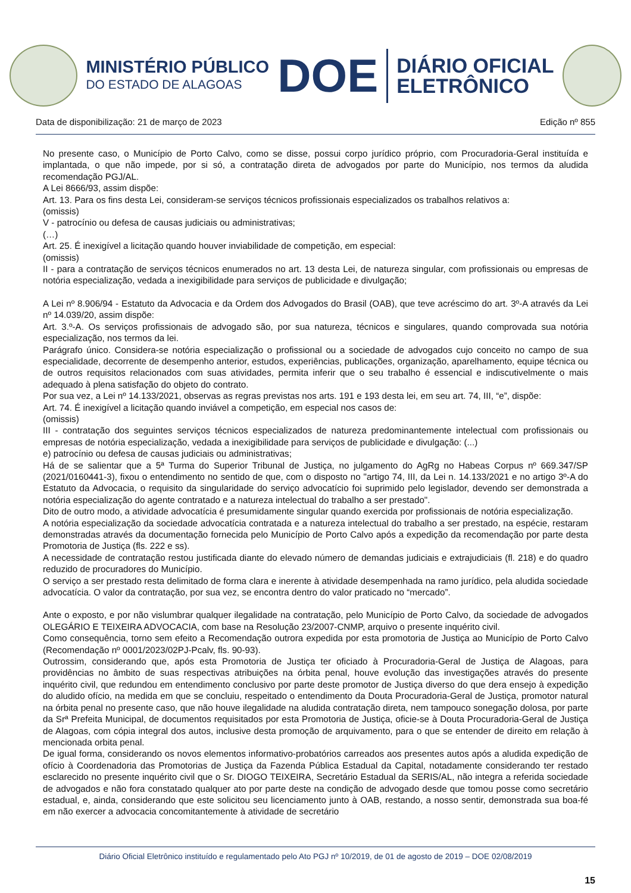MINISTÉRIO PÚBLICO
DO ESTADO DE ALAGOAS
DOE
DIÁRIO OFICIAL
ELETRÔNICO
Data de disponibilização: 21 de março de 2023 Edição nº 855
No presente caso, o Município de Porto Calvo, como se disse, possui corpo jurídico próprio, com Procuradoria-Geral instituída e implantada, o que não impede, por si só, a contratação direta de advogados por parte do Município, nos termos da aludida recomendação PGJ/AL.
A Lei 8666/93, assim dispõe:
Art. 13. Para os fins desta Lei, consideram-se serviços técnicos profissionais especializados os trabalhos relativos a:
(omissis)
V - patrocínio ou defesa de causas judiciais ou administrativas;
(…)
Art. 25. É inexigível a licitação quando houver inviabilidade de competição, em especial:
(omissis)
II - para a contratação de serviços técnicos enumerados no art. 13 desta Lei, de natureza singular, com profissionais ou empresas de notória especialização, vedada a inexigibilidade para serviços de publicidade e divulgação;
A Lei nº 8.906/94 - Estatuto da Advocacia e da Ordem dos Advogados do Brasil (OAB), que teve acréscimo do art. 3º-A através da Lei nº 14.039/20, assim dispõe:
Art. 3.º-A. Os serviços profissionais de advogado são, por sua natureza, técnicos e singulares, quando comprovada sua notória especialização, nos termos da lei.
Parágrafo único. Considera-se notória especialização o profissional ou a sociedade de advogados cujo conceito no campo de sua especialidade, decorrente de desempenho anterior, estudos, experiências, publicações, organização, aparelhamento, equipe técnica ou de outros requisitos relacionados com suas atividades, permita inferir que o seu trabalho é essencial e indiscutivelmente o mais adequado à plena satisfação do objeto do contrato.
Por sua vez, a Lei nº 14.133/2021, observas as regras previstas nos arts. 191 e 193 desta lei, em seu art. 74, III, “e”, dispõe:
Art. 74. É inexigível a licitação quando inviável a competição, em especial nos casos de:
(omissis)
III - contratação dos seguintes serviços técnicos especializados de natureza predominantemente intelectual com profissionais ou empresas de notória especialização, vedada a inexigibilidade para serviços de publicidade e divulgação: (...)
e) patrocínio ou defesa de causas judiciais ou administrativas;
Há de se salientar que a 5ª Turma do Superior Tribunal de Justiça, no julgamento do AgRg no Habeas Corpus nº 669.347/SP (2021/0160441-3), fixou o entendimento no sentido de que, com o disposto no "artigo 74, III, da Lei n. 14.133/2021 e no artigo 3º-A do Estatuto da Advocacia, o requisito da singularidade do serviço advocatício foi suprimido pelo legislador, devendo ser demonstrada a notória especialização do agente contratado e a natureza intelectual do trabalho a ser prestado".
Dito de outro modo, a atividade advocatícia é presumidamente singular quando exercida por profissionais de notória especialização.
A notória especialização da sociedade advocatícia contratada e a natureza intelectual do trabalho a ser prestado, na espécie, restaram demonstradas através da documentação fornecida pelo Município de Porto Calvo após a expedição da recomendação por parte desta Promotoria de Justiça (fls. 222 e ss).
A necessidade de contratação restou justificada diante do elevado número de demandas judiciais e extrajudiciais (fl. 218) e do quadro reduzido de procuradores do Município.
O serviço a ser prestado resta delimitado de forma clara e inerente à atividade desempenhada na ramo jurídico, pela aludida sociedade advocatícia. O valor da contratação, por sua vez, se encontra dentro do valor praticado no “mercado”.
Ante o exposto, e por não vislumbrar qualquer ilegalidade na contratação, pelo Município de Porto Calvo, da sociedade de advogados OLEGÁRIO E TEIXEIRA ADVOCACIA, com base na Resolução 23/2007-CNMP, arquivo o presente inquérito civil.
Como consequência, torno sem efeito a Recomendação outrora expedida por esta promotoria de Justiça ao Município de Porto Calvo (Recomendação nº 0001/2023/02PJ-Pcalv, fls. 90-93).
Outrossim, considerando que, após esta Promotoria de Justiça ter oficiado à Procuradoria-Geral de Justiça de Alagoas, para providências no âmbito de suas respectivas atribuições na órbita penal, houve evolução das investigações através do presente inquérito civil, que redundou em entendimento conclusivo por parte deste promotor de Justiça diverso do que dera ensejo à expedição do aludido ofício, na medida em que se concluiu, respeitado o entendimento da Douta Procuradoria-Geral de Justiça, promotor natural na órbita penal no presente caso, que não houve ilegalidade na aludida contratação direta, nem tampouco sonegação dolosa, por parte da Srª Prefeita Municipal, de documentos requisitados por esta Promotoria de Justiça, oficie-se à Douta Procuradoria-Geral de Justiça de Alagoas, com cópia integral dos autos, inclusive desta promoção de arquivamento, para o que se entender de direito em relação à mencionada orbita penal.
De igual forma, considerando os novos elementos informativo-probatórios carreados aos presentes autos após a aludida expedição de ofício à Coordenadoria das Promotorias de Justiça da Fazenda Pública Estadual da Capital, notadamente considerando ter restado esclarecido no presente inquérito civil que o Sr. DIOGO TEIXEIRA, Secretário Estadual da SERIS/AL, não integra a referida sociedade de advogados e não fora constatado qualquer ato por parte deste na condição de advogado desde que tomou posse como secretário estadual, e, ainda, considerando que este solicitou seu licenciamento junto à OAB, restando, a nosso sentir, demonstrada sua boa-fé em não exercer a advocacia concomitantemente à atividade de secretário
Diário Oficial Eletrônico instituído e regulamentado pelo Ato PGJ nº 10/2019, de 01 de agosto de 2019 – DOE 02/08/2019
15